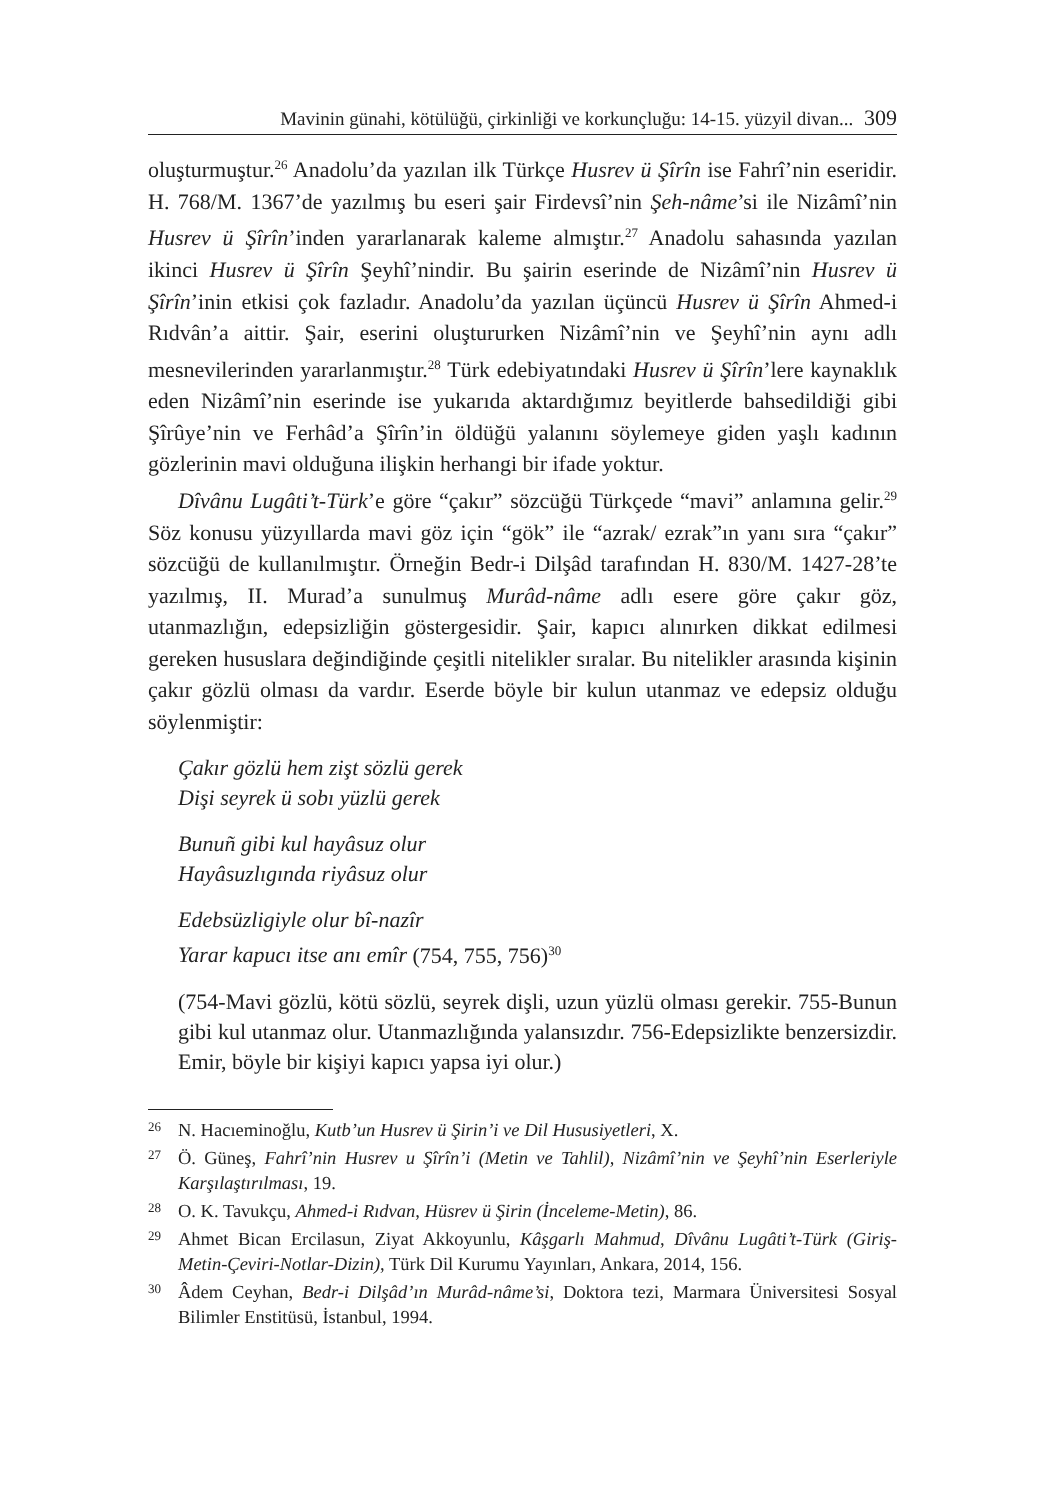Mavinin günahi, kötülüğü, çirkinliği ve korkunçluğu: 14-15. yüzyil divan... 309
oluşturmuştur.<sup>26</sup> Anadolu’da yazılan ilk Türkçe Husrev ü Şîrîn ise Fahrî’nin eseridir. H. 768/M. 1367’de yazılmış bu eseri şair Firdevsî’nin Şeh-nâme’si ile Nizâmî’nin Husrev ü Şîrîn’inden yararlanarak kaleme almıştır.<sup>27</sup> Anadolu sahasında yazılan ikinci Husrev ü Şîrîn Şeyhî’nindir. Bu şairin eserinde de Nizâmî’nin Husrev ü Şîrîn’inin etkisi çok fazladır. Anadolu’da yazılan üçüncü Husrev ü Şîrîn Ahmed-i Rıdvân’a aittir. Şair, eserini oluştururken Nizâmî’nin ve Şeyhî’nin aynı adlı mesnevilerinden yararlanmıştır.<sup>28</sup> Türk edebiyatındaki Husrev ü Şîrîn’lere kaynaklık eden Nizâmî’nin eserinde ise yukarıda aktardığımız beyitlerde bahsedildiği gibi Şîrûye’nin ve Ferhâd’a Şîrîn’in öldüğü yalanını söylemeye giden yaşlı kadının gözlerinin mavi olduğuna ilişkin herhangi bir ifade yoktur.
Dîvânu Lugâti’t-Türk’e göre “çakır” sözcüğü Türkçede “mavi” anlamına gelir.<sup>29</sup> Söz konusu yüzyıllarda mavi göz için “gök” ile “azrak/ ezrak”ın yanı sıra “çakır” sözcüğü de kullanılmıştır. Örneğin Bedr-i Dilşâd tarafından H. 830/M. 1427-28’te yazılmış, II. Murad’a sunulmuş Murâd-nâme adlı esere göre çakır göz, utanmazlığın, edepsizliğin göstergesidir. Şair, kapıcı alınırken dikkat edilmesi gereken hususlara değindiğinde çeşitli nitelikler sıralar. Bu nitelikler arasında kişinin çakır gözlü olması da vardır. Eserde böyle bir kulun utanmaz ve edepsiz olduğu söylenmiştir:
Çakır gözlü hem zişt sözlü gerek
Dişi seyrek ü sobı yüzlü gerek
Bunuñ gibi kul hayâsuz olur
Hayâsuzlıgında riyâsuz olur
Edebsüzligiyle olur bî-nazîr
Yarar kapucı itse anı emîr (754, 755, 756)<sup>30</sup>
(754-Mavi gözlü, kötü sözlü, seyrek dişli, uzun yüzlü olması gerekir. 755-Bunun gibi kul utanmaz olur. Utanmazlığında yalansızdır. 756-Edepsizlikte benzersizdir. Emir, böyle bir kişiyi kapıcı yapsa iyi olur.)
26 N. Hacıeminoğlu, Kutb’un Husrev ü Şirin’i ve Dil Hususiyetleri, X.
27 Ö. Güneş, Fahrî’nin Husrev u Şîrîn’i (Metin ve Tahlil), Nizâmî’nin ve Şeyhî’nin Eserleriyle Karşılaştırılması, 19.
28 O. K. Tavukçu, Ahmed-i Rıdvan, Hüsrev ü Şirin (İnceleme-Metin), 86.
29 Ahmet Bican Ercilasun, Ziyat Akkoyunlu, Kâşgarlı Mahmud, Dîvânu Lugâti’t-Türk (Giriş-Metin-Çeviri-Notlar-Dizin), Türk Dil Kurumu Yayınları, Ankara, 2014, 156.
30 Âdem Ceyhan, Bedr-i Dilşâd’ın Murâd-nâme’si, Doktora tezi, Marmara Üniversitesi Sosyal Bilimler Enstitüsü, İstanbul, 1994.